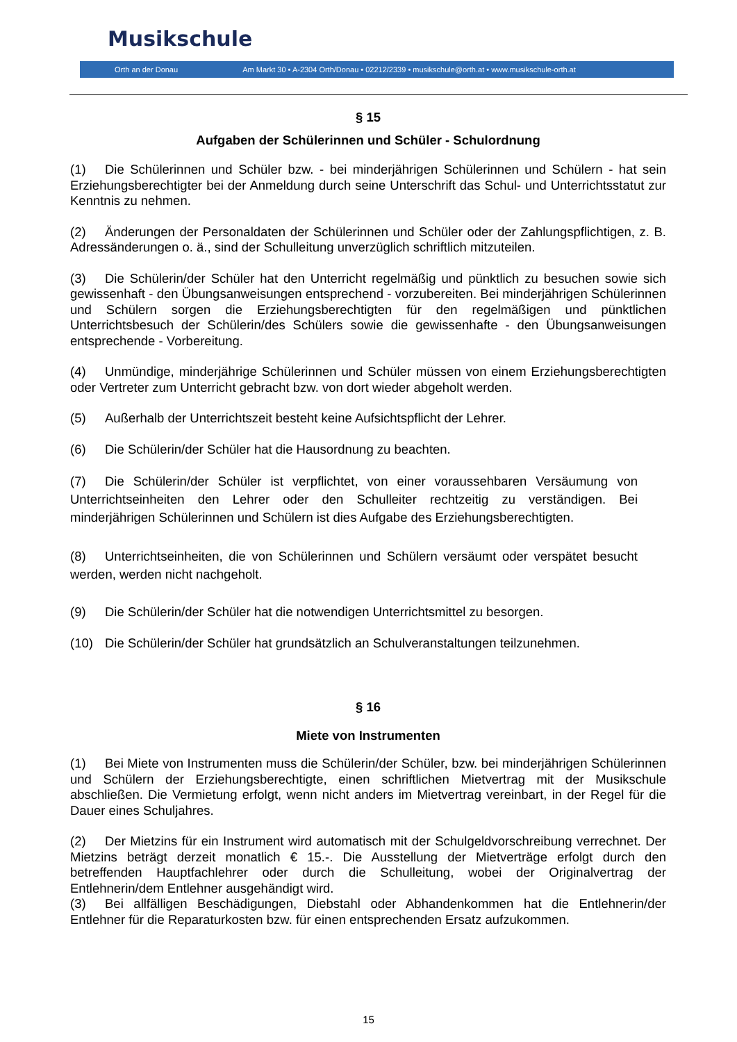Musikschule
Orth an der Donau Am Markt 30 • A-2304 Orth/Donau • 02212/2339 • musikschule@orth.at • www.musikschule-orth.at
§ 15
Aufgaben der Schülerinnen und Schüler - Schulordnung
(1) Die Schülerinnen und Schüler bzw. - bei minderjährigen Schülerinnen und Schülern - hat sein Erziehungsberechtigter bei der Anmeldung durch seine Unterschrift das Schul- und Unterrichtsstatut zur Kenntnis zu nehmen.
(2) Änderungen der Personaldaten der Schülerinnen und Schüler oder der Zahlungspflichtigen, z. B. Adressänderungen o. ä., sind der Schulleitung unverzüglich schriftlich mitzuteilen.
(3) Die Schülerin/der Schüler hat den Unterricht regelmäßig und pünktlich zu besuchen sowie sich gewissenhaft - den Übungsanweisungen entsprechend - vorzubereiten. Bei minderjährigen Schülerinnen und Schülern sorgen die Erziehungsberechtigten für den regelmäßigen und pünktlichen Unterrichtsbesuch der Schülerin/des Schülers sowie die gewissenhafte - den Übungsanweisungen entsprechende - Vorbereitung.
(4) Unmündige, minderjährige Schülerinnen und Schüler müssen von einem Erziehungsberechtigten oder Vertreter zum Unterricht gebracht bzw. von dort wieder abgeholt werden.
(5) Außerhalb der Unterrichtszeit besteht keine Aufsichtspflicht der Lehrer.
(6) Die Schülerin/der Schüler hat die Hausordnung zu beachten.
(7) Die Schülerin/der Schüler ist verpflichtet, von einer voraussehbaren Versäumung von Unterrichtseinheiten den Lehrer oder den Schulleiter rechtzeitig zu verständigen. Bei minderjährigen Schülerinnen und Schülern ist dies Aufgabe des Erziehungsberechtigten.
(8) Unterrichtseinheiten, die von Schülerinnen und Schülern versäumt oder verspätet besucht werden, werden nicht nachgeholt.
(9) Die Schülerin/der Schüler hat die notwendigen Unterrichtsmittel zu besorgen.
(10) Die Schülerin/der Schüler hat grundsätzlich an Schulveranstaltungen teilzunehmen.
§ 16
Miete von Instrumenten
(1) Bei Miete von Instrumenten muss die Schülerin/der Schüler, bzw. bei minderjährigen Schülerinnen und Schülern der Erziehungsberechtigte, einen schriftlichen Mietvertrag mit der Musikschule abschließen. Die Vermietung erfolgt, wenn nicht anders im Mietvertrag vereinbart, in der Regel für die Dauer eines Schuljahres.
(2) Der Mietzins für ein Instrument wird automatisch mit der Schulgeldvorschreibung verrechnet. Der Mietzins beträgt derzeit monatlich € 15.-. Die Ausstellung der Mietverträge erfolgt durch den betreffenden Hauptfachlehrer oder durch die Schulleitung, wobei der Originalvertrag der Entlehnerin/dem Entlehner ausgehändigt wird.
(3) Bei allfälligen Beschädigungen, Diebstahl oder Abhandenkommen hat die Entlehnerin/der Entlehner für die Reparaturkosten bzw. für einen entsprechenden Ersatz aufzukommen.
15